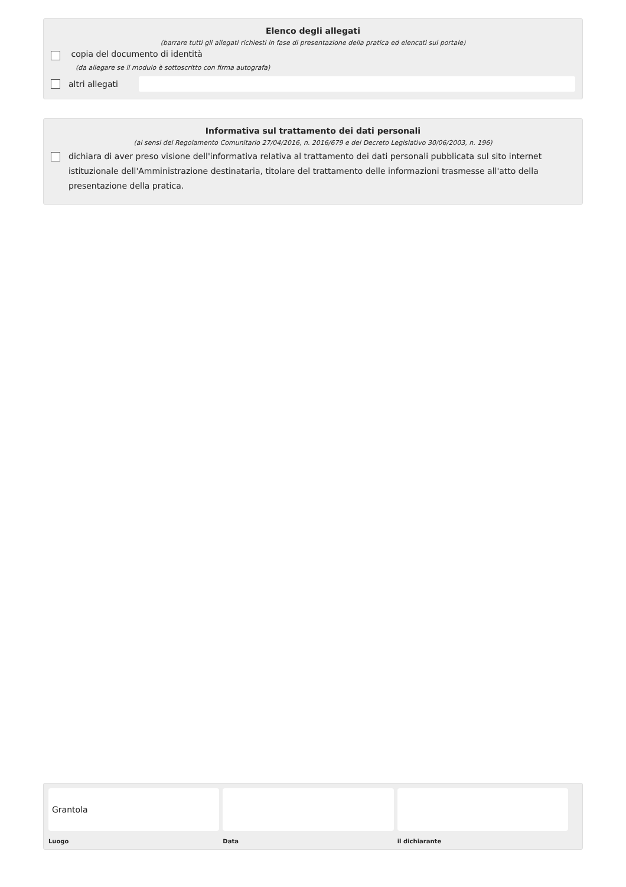Elenco degli allegati
(barrare tutti gli allegati richiesti in fase di presentazione della pratica ed elencati sul portale)
copia del documento di identità
(da allegare se il modulo è sottoscritto con firma autografa)
altri allegati
Informativa sul trattamento dei dati personali
(ai sensi del Regolamento Comunitario 27/04/2016, n. 2016/679 e del Decreto Legislativo 30/06/2003, n. 196)
dichiara di aver preso visione dell'informativa relativa al trattamento dei dati personali pubblicata sul sito internet istituzionale dell'Amministrazione destinataria, titolare del trattamento delle informazioni trasmesse all'atto della presentazione della pratica.
Grantola
Luogo
Data il dichiarante